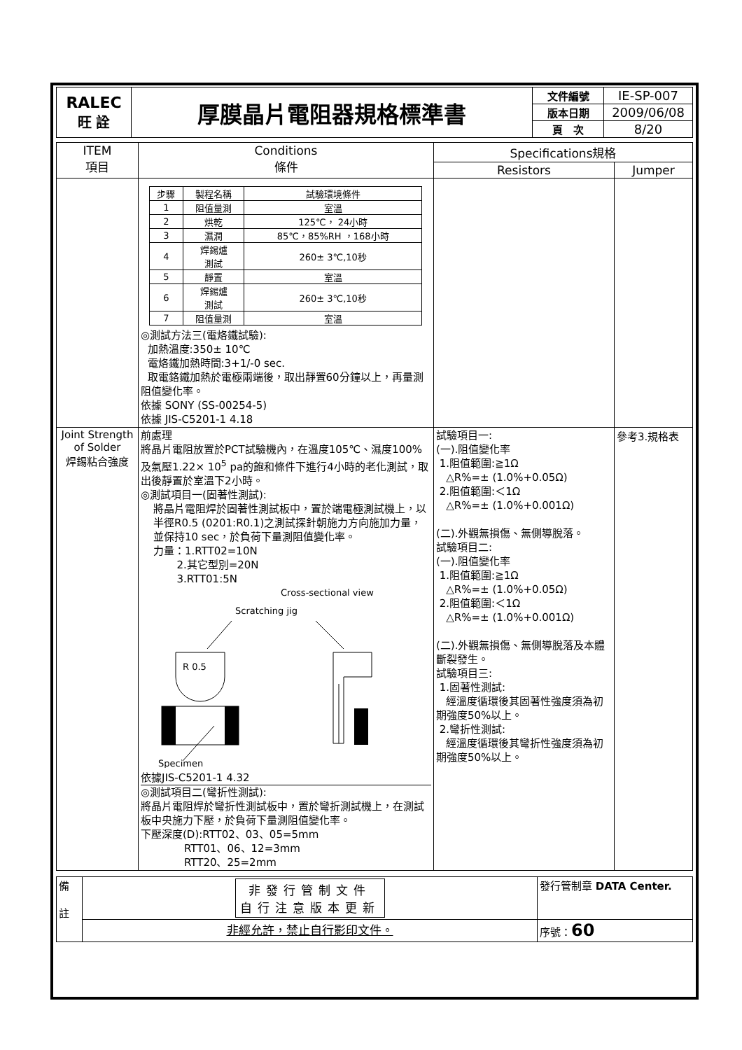| RALEC 旺 詮 | 厚膜晶片電阻器規格標準書 | 文件編號 | IE-SP-007 |
| | | 版本日期 | 2009/06/08 |
| | | 頁 次 | 8/20 |
| ITEM 項目 | Conditions 條件 | Specifications規格 | |
| --- | --- | --- | --- |
| | | Resistors | Jumper |
| | / 步驟 / 製程名稱 / 試驗環境條件 / / 1 / 阻值量測 / 室溫 / / 2 / 烘乾 / 125℃， 24小時 / / 3 / 濕潤 / 85℃，85%RH ，168小時 / / 4 / 焊錫爐 測試 / 260± 3℃,10秒 / / 5 / 靜置 / 室溫 / / 6 / 焊錫爐 測試 / 260± 3℃,10秒 / / 7 / 阻值量測 / 室溫 / ◎測試方法三(電烙鐵試驗): 加熱溫度:350± 10℃ 電烙鐵加熱時間:3+1/-0 sec. 取電鉻鐵加熱於電極兩端後，取出靜置60分鐘以上，再量測阻值變化率。 依據 SONY (SS-00254-5) 依據 JIS-C5201-1 4.18 | | |
| Joint Strength of Solder 焊錫粘合強度 | 前處理 將晶片電阻放置於PCT試驗機內，在溫度105℃、濕度100%及氣壓1.22× 10<sup>5</sup> pa的飽和條件下進行4小時的老化測試，取出後靜置於室溫下2小時。 ◎測試項目一(固著性測試): 將晶片電阻焊於固著性測試板中，置於端電極測試機上，以半徑R0.5 (0201:R0.1)之測試探針朝施力方向施加力量，並保持10 sec，於負荷下量測阻值變化率。 力量：1.RTT02=10N 2.其它型別=20N 3.RTT01:5N Cross-sectional view Scratching jig R 0.5 Specimen 依據JIS-C5201-1 4.32 ◎測試項目二(彎折性測試): 將晶片電阻焊於彎折性測試板中，置於彎折測試機上，在測試板中央施力下壓，於負荷下量測阻值變化率。 下壓深度(D):RTT02、03、05=5mm RTT01、06、12=3mm RTT20、25=2mm | 試驗項目一: (一).阻值變化率 1.阻值範圍:≧1Ω △R%=± (1.0%+0.05Ω) 2.阻值範圍:＜1Ω △R%=± (1.0%+0.001Ω) (二).外觀無損傷、無側導脫落。 試驗項目二: (一).阻值變化率 1.阻值範圍:≧1Ω △R%=± (1.0%+0.05Ω) 2.阻值範圍:＜1Ω △R%=± (1.0%+0.001Ω) (二).外觀無損傷、無側導脫落及本體斷裂發生。 試驗項目三: 1.固著性測試: 經溫度循環後其固著性強度須為初期強度50%以上。 2.彎折性測試: 經溫度循環後其彎折性強度須為初期強度50%以上。 | 參考3.規格表 |
| 備 註 | 非發行管制文件 自行注意版本更新 | 發行管制章 DATA Center. |
| | 非經允許，禁止自行影印文件。 | 序號： 60 |